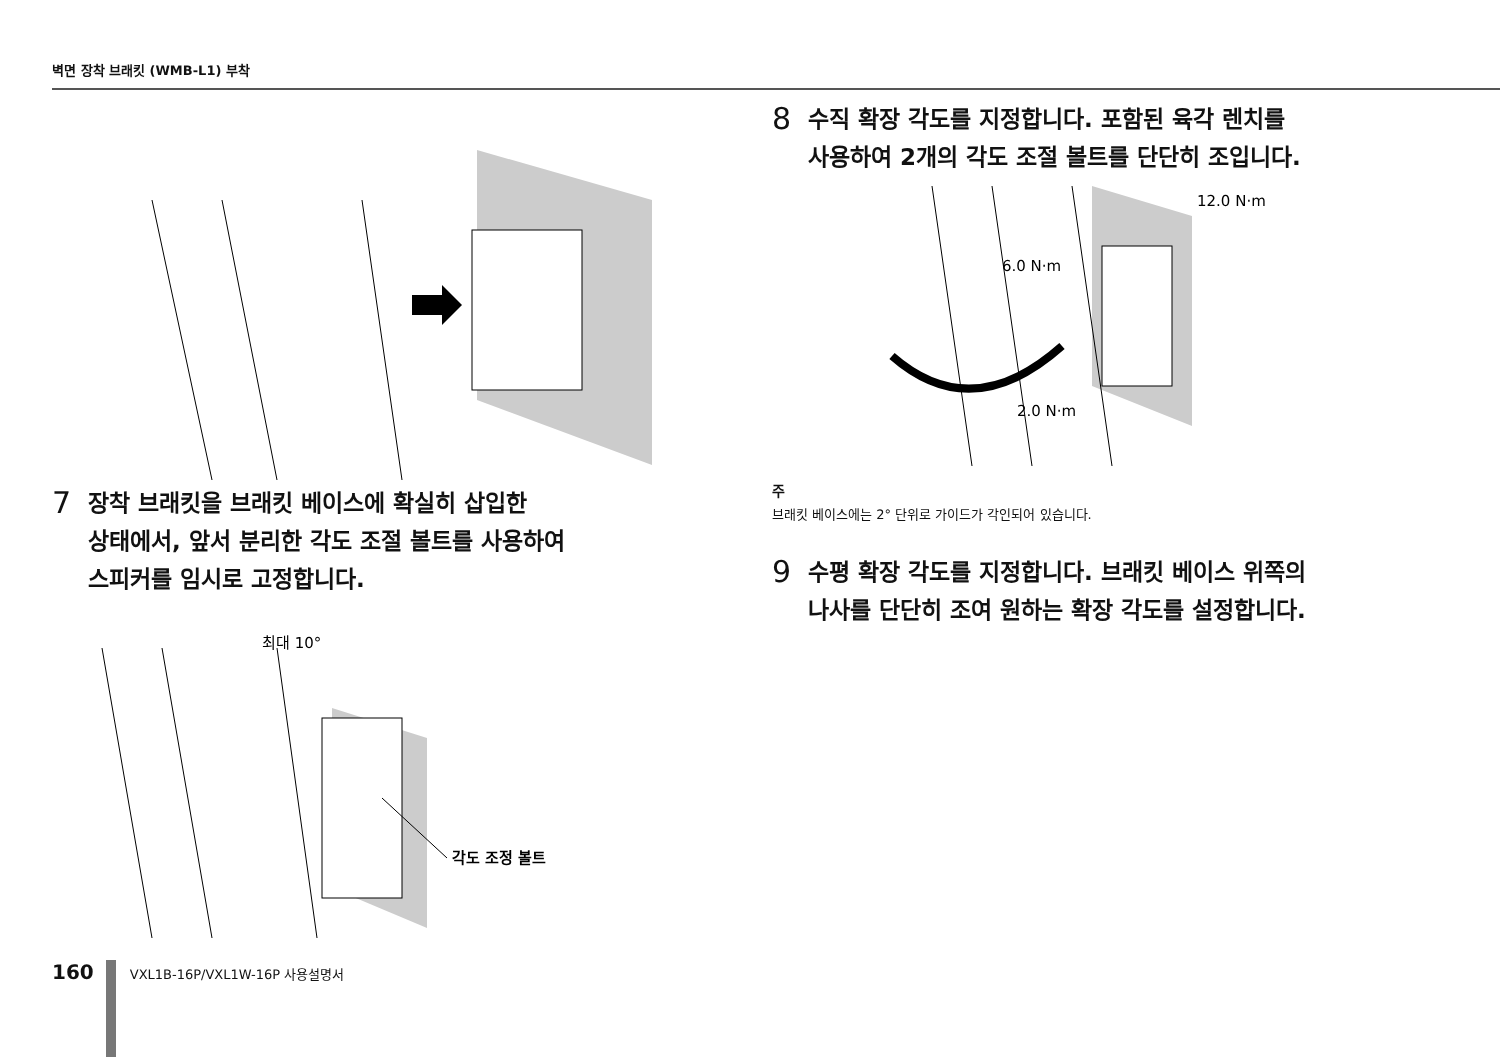벽면 장착 브래킷 (WMB-L1) 부착
7 장착 브래킷을 브래킷 베이스에 확실히 삽입한
상태에서, 앞서 분리한 각도 조절 볼트를 사용하여
스피커를 임시로 고정합니다.
최대 10°
각도 조정 볼트
8 수직 확장 각도를 지정합니다. 포함된 육각 렌치를
사용하여 2개의 각도 조절 볼트를 단단히 조입니다.
12.0 N·m
6.0 N·m
2.0 N·m
주
브래킷 베이스에는 2° 단위로 가이드가 각인되어 있습니다.
9 수평 확장 각도를 지정합니다. 브래킷 베이스 위쪽의
나사를 단단히 조여 원하는 확장 각도를 설정합니다.
160
VXL1B-16P/VXL1W-16P 사용설명서